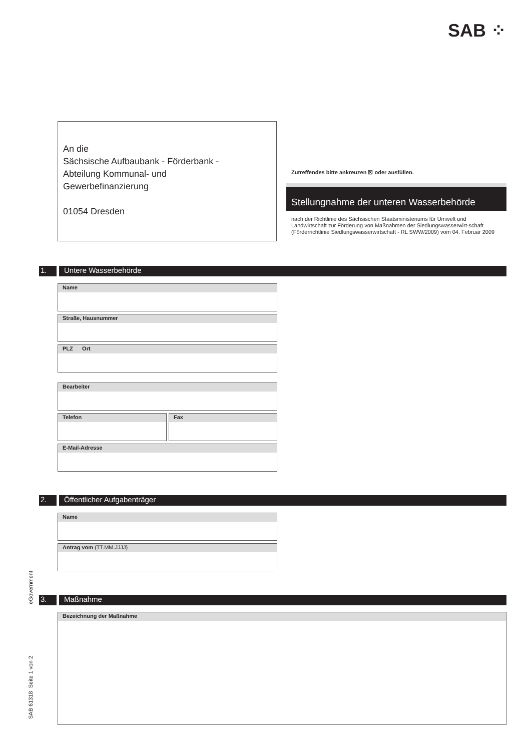SAB ⁘
An die
Sächsische Aufbaubank - Förderbank -
Abteilung Kommunal- und
Gewerbefinanzierung
01054 Dresden
Zutreffendes bitte ankreuzen ☒ oder ausfüllen.
Stellungnahme der unteren Wasserbehörde
nach der Richtlinie des Sächsischen Staatsministeriums für Umwelt und Landwirtschaft zur Förderung von Maßnahmen der Siedlungswasserwirt-schaft (Förderrichtlinie Siedlungswasserwirtschaft - RL SWW/2009) vom 04. Februar 2009
1. Untere Wasserbehörde
Name
Straße, Hausnummer
PLZ Ort
Bearbeiter
Telefon Fax
E-Mail-Adresse
2. Öffentlicher Aufgabenträger
Name
Antrag vom (TT.MM.JJJJ)
eGovernment
3. Maßnahme
Bezeichnung der Maßnahme
SAB 61318 Seite 1 von 2